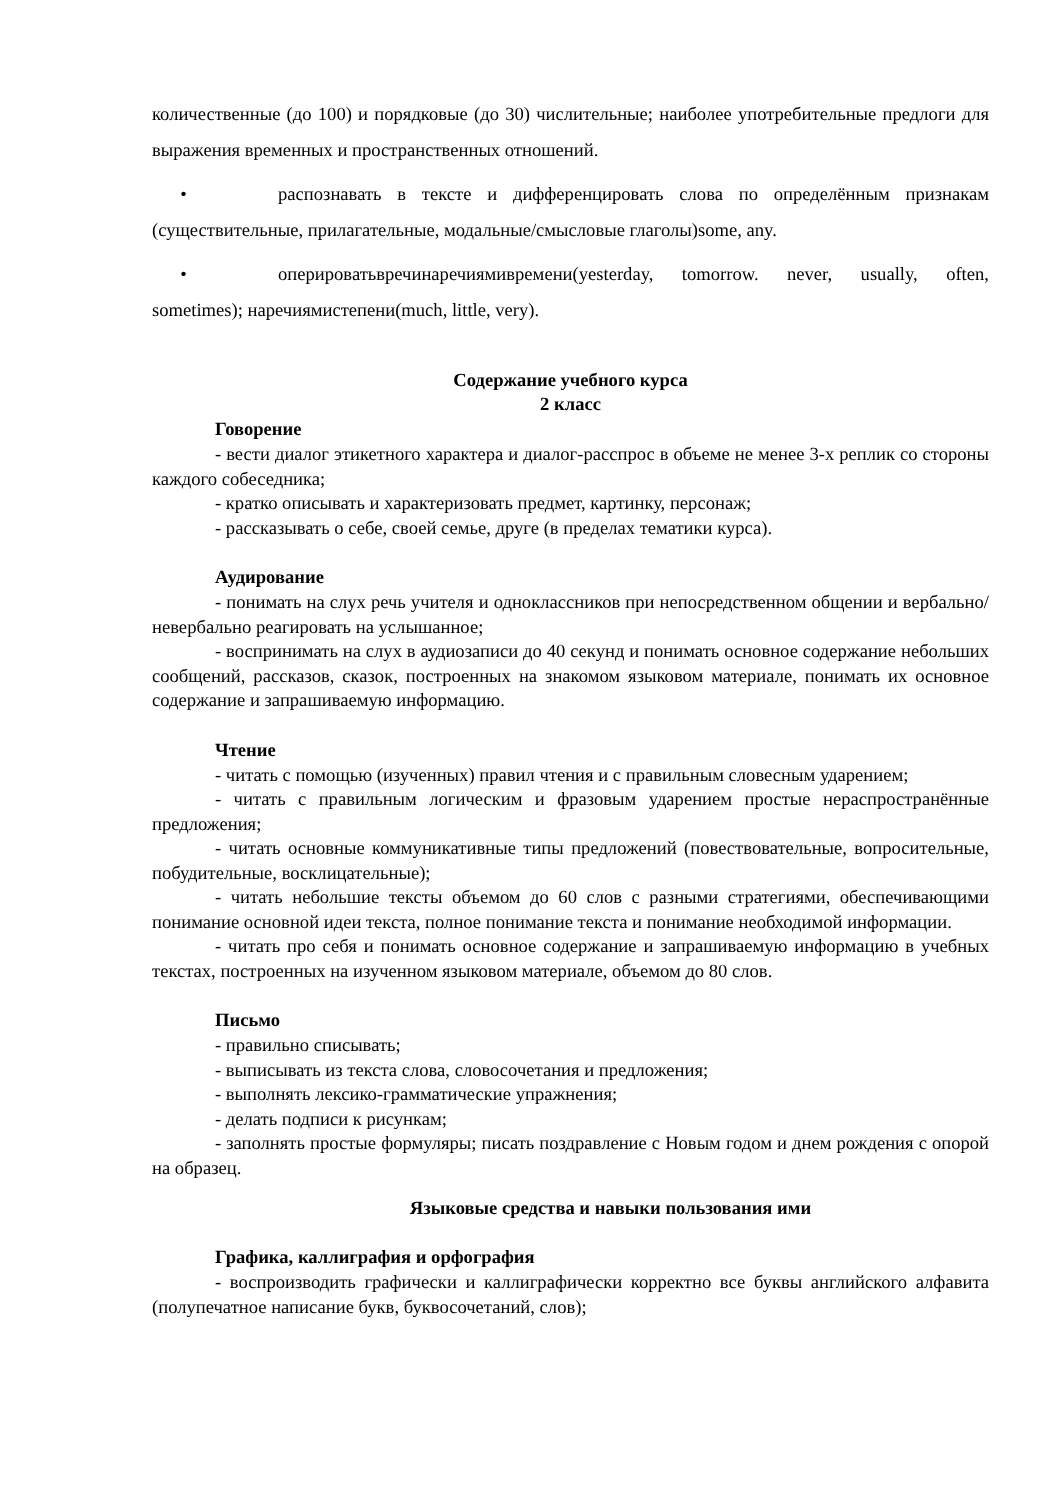количественные (до 100) и порядковые (до 30) числительные; наиболее употребительные предлоги для выражения временных и пространственных отношений.
• распознавать в тексте и дифференцировать слова по определённым признакам (существительные, прилагательные, модальные/смысловые глаголы)some, any.
• оперироватьвречинаречиямивремени(yesterday, tomorrow. never, usually, often, sometimes); наречиямистепени(much, little, very).
Содержание учебного курса
2 класс
Говорение
- вести диалог этикетного характера и диалог-расспрос в объеме не менее 3-х реплик со стороны каждого собеседника;
- кратко описывать и характеризовать предмет, картинку, персонаж;
- рассказывать о себе, своей семье, друге (в пределах тематики курса).
Аудирование
- понимать на слух речь учителя и одноклассников при непосредственном общении и вербально/невербально реагировать на услышанное;
- воспринимать на слух в аудиозаписи до 40 секунд и понимать основное содержание небольших сообщений, рассказов, сказок, построенных на знакомом языковом материале, понимать их основное содержание и запрашиваемую информацию.
Чтение
- читать с помощью (изученных) правил чтения и с правильным словесным ударением;
- читать с правильным логическим и фразовым ударением простые нераспространённые предложения;
- читать основные коммуникативные типы предложений (повествовательные, вопросительные, побудительные, восклицательные);
- читать небольшие тексты объемом до 60 слов с разными стратегиями, обеспечивающими понимание основной идеи текста, полное понимание текста и понимание необходимой информации.
- читать про себя и понимать основное содержание и запрашиваемую информацию в учебных текстах, построенных на изученном языковом материале, объемом до 80 слов.
Письмо
- правильно списывать;
- выписывать из текста слова, словосочетания и предложения;
- выполнять лексико-грамматические упражнения;
- делать подписи к рисункам;
- заполнять простые формуляры; писать поздравление с Новым годом и днем рождения с опорой на образец.
Языковые средства и навыки пользования ими
Графика, каллиграфия и орфография
- воспроизводить графически и каллиграфически корректно все буквы английского алфавита (полупечатное написание букв, буквосочетаний, слов);